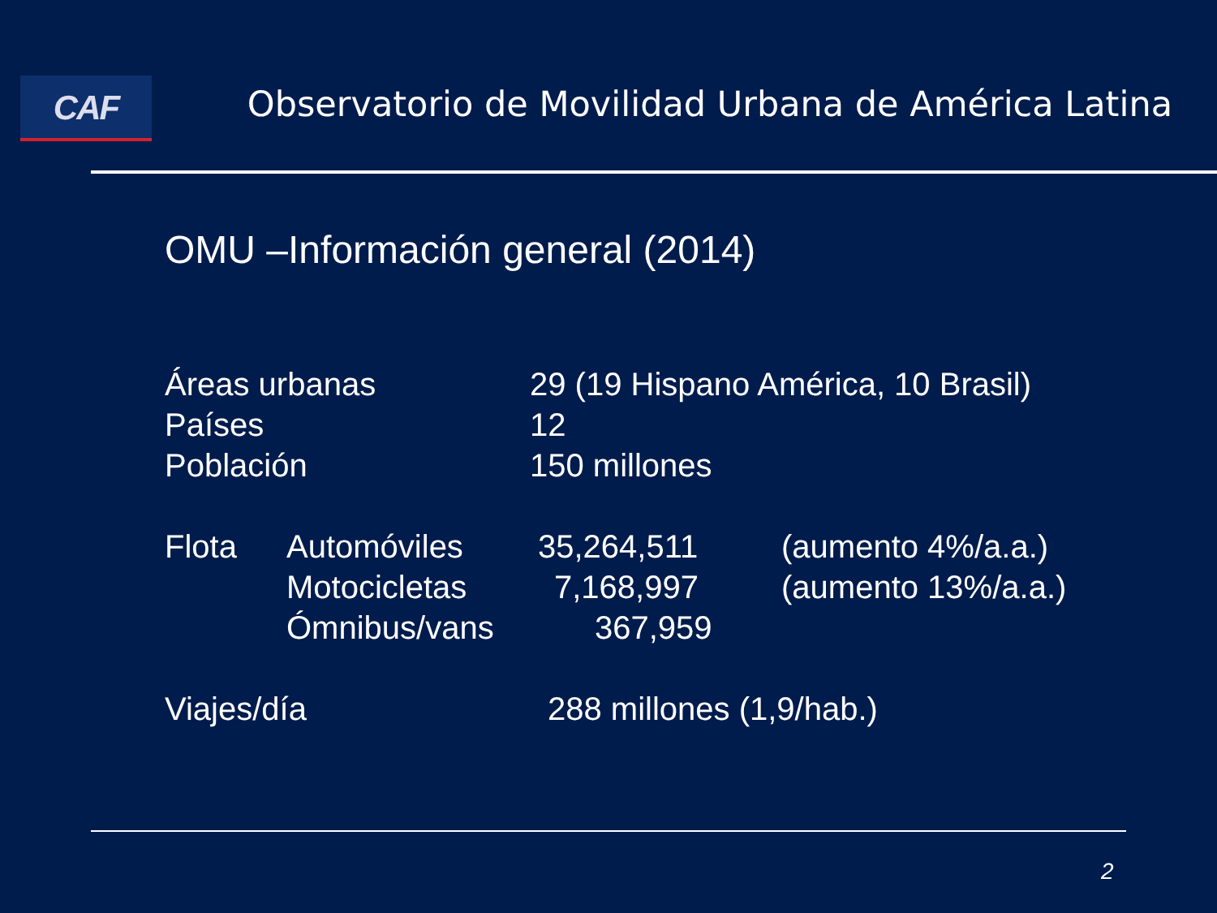CAF
Observatorio de Movilidad Urbana de América Latina
OMU –Información general (2014)
Áreas urbanas 29 (19 Hispano América, 10 Brasil)
Países 12
Población 150 millones
Flota Automóviles 35,264,511 (aumento 4%/a.a.)
Motocicletas 7,168,997 (aumento 13%/a.a.)
Ómnibus/vans 367,959
Viajes/día 288 millones (1,9/hab.)
2